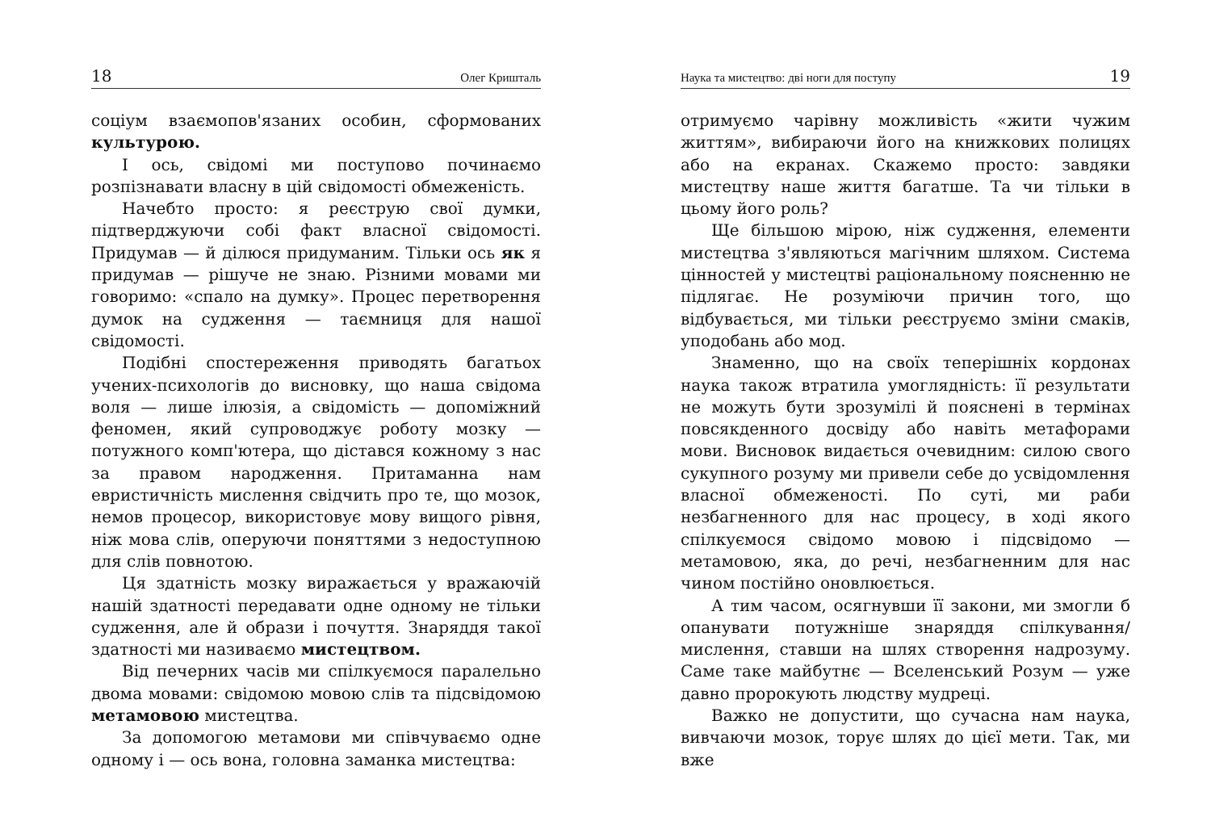18 Олег Кришталь
соціум взаємопов'язаних особин, сформованих культурою.
І ось, свідомі ми поступово починаємо розпізнавати власну в цій свідомості обмеженість.
Начебто просто: я реєструю свої думки, підтверджуючи собі факт власної свідомості. Придумав — й ділюся придуманим. Тільки ось як я придумав — рішуче не знаю. Різними мовами ми говоримо: «спало на думку». Процес перетворення думок на судження — таємниця для нашої свідомості.
Подібні спостереження приводять багатьох учених-психологів до висновку, що наша свідома воля — лише ілюзія, а свідомість — допоміжний феномен, який супроводжує роботу мозку — потужного комп'ютера, що дістався кожному з нас за правом народження. Притаманна нам евристичність мислення свідчить про те, що мозок, немов процесор, використовує мову вищого рівня, ніж мова слів, оперуючи поняттями з недоступною для слів повнотою.
Ця здатність мозку виражається у вражаючій нашій здатності передавати одне одному не тільки судження, але й образи і почуття. Знаряддя такої здатності ми називаємо мистецтвом.
Від печерних часів ми спілкуємося паралельно двома мовами: свідомою мовою слів та підсвідомою метамовою мистецтва.
За допомогою метамови ми співчуваємо одне одному і — ось вона, головна заманка мистецтва:
Наука та мистецтво: дві ноги для поступу 19
отримуємо чарівну можливість «жити чужим життям», вибираючи його на книжкових полицях або на екранах. Скажемо просто: завдяки мистецтву наше життя багатше. Та чи тільки в цьому його роль?
Ще більшою мірою, ніж судження, елементи мистецтва з'являються магічним шляхом. Система цінностей у мистецтві раціональному поясненню не підлягає. Не розуміючи причин того, що відбувається, ми тільки реєструємо зміни смаків, уподобань або мод.
Знаменно, що на своїх теперішніх кордонах наука також втратила умоглядність: її результати не можуть бути зрозумілі й пояснені в термінах повсякденного досвіду або навіть метафорами мови. Висновок видається очевидним: силою свого сукупного розуму ми привели себе до усвідомлення власної обмеженості. По суті, ми раби незбагненного для нас процесу, в ході якого спілкуємося свідомо мовою і підсвідомо — метамовою, яка, до речі, незбагненним для нас чином постійно оновлюється.
А тим часом, осягнувши її закони, ми змогли б опанувати потужніше знаряддя спілкування/мислення, ставши на шлях створення надрозуму. Саме таке майбутнє — Вселенський Розум — уже давно пророкують людству мудреці.
Важко не допустити, що сучасна нам наука, вивчаючи мозок, торує шлях до цієї мети. Так, ми вже